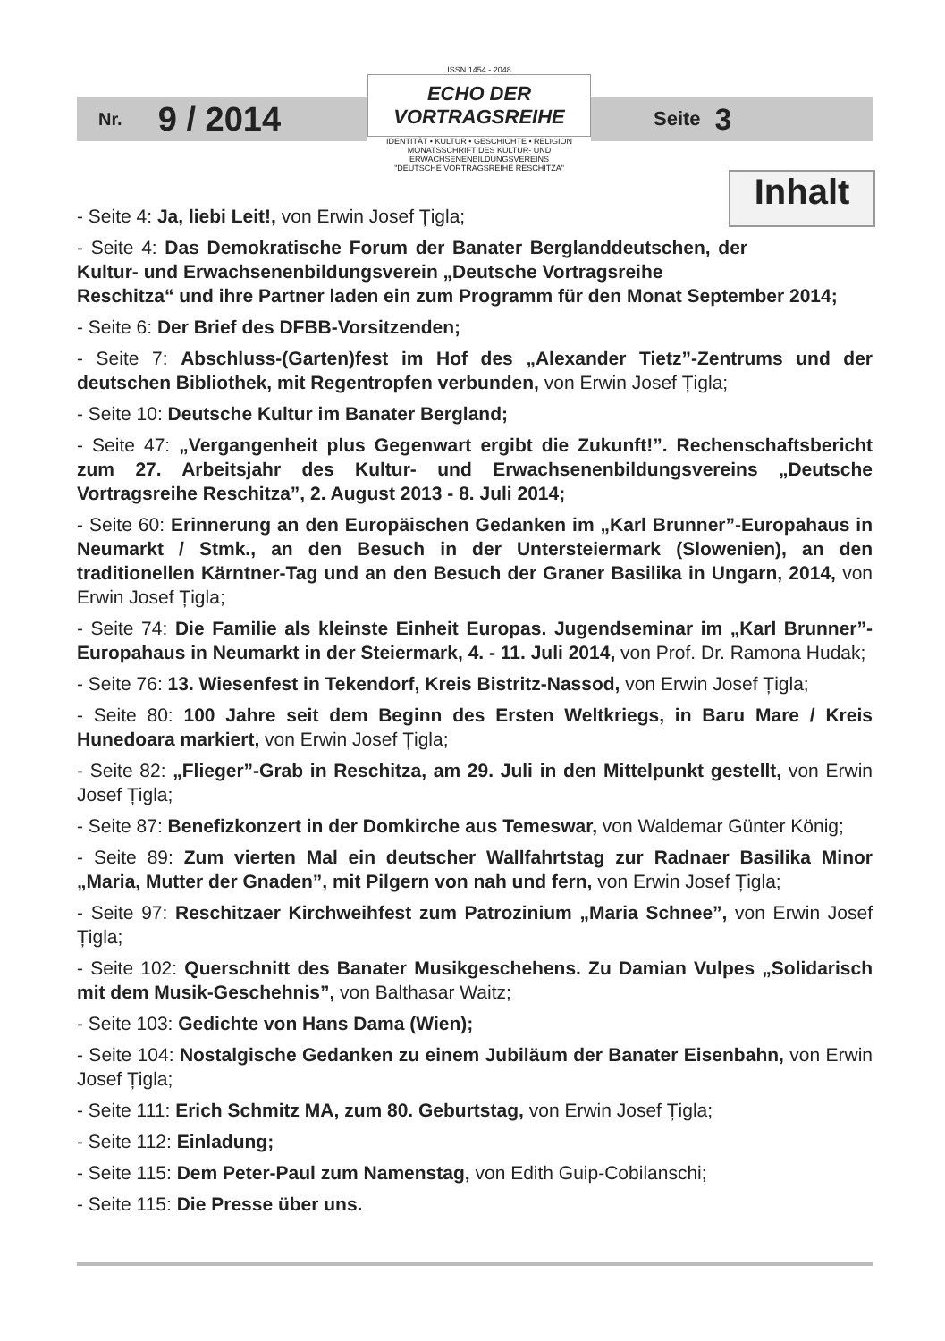Nr. 9 / 2014
ISSN 1454 - 2048
ECHO DER VORTRAGSREIHE
IDENTITÄT • KULTUR • GESCHICHTE • RELIGION
MONATSSCHRIFT DES KULTUR- UND ERWACHSENENBILDUNGSVEREINS
"DEUTSCHE VORTRAGSREIHE RESCHITZA"
Seite 3
Inhalt
- Seite 4: Ja, liebi Leit!, von Erwin Josef Țigla;
- Seite 4: Das Demokratische Forum der Banater Berglanddeutschen, der Kultur- und Erwachsenenbildungsverein „Deutsche Vortragsreihe
Reschitza“ und ihre Partner laden ein zum Programm für den Monat September 2014;
- Seite 6: Der Brief des DFBB-Vorsitzenden;
- Seite 7: Abschluss-(Garten)fest im Hof des „Alexander Tietz”-Zentrums und der deutschen Bibliothek, mit Regentropfen verbunden, von Erwin Josef Țigla;
- Seite 10: Deutsche Kultur im Banater Bergland;
- Seite 47: „Vergangenheit plus Gegenwart ergibt die Zukunft!”. Rechenschaftsbericht zum 27. Arbeitsjahr des Kultur- und Erwachsenenbildungsvereins „Deutsche Vortragsreihe Reschitza”, 2. August 2013 - 8. Juli 2014;
- Seite 60: Erinnerung an den Europäischen Gedanken im „Karl Brunner”-Europahaus in Neumarkt / Stmk., an den Besuch in der Untersteiermark (Slowenien), an den traditionellen Kärntner-Tag und an den Besuch der Graner Basilika in Ungarn, 2014, von Erwin Josef Țigla;
- Seite 74: Die Familie als kleinste Einheit Europas. Jugendseminar im „Karl Brunner”-Europahaus in Neumarkt in der Steiermark, 4. - 11. Juli 2014, von Prof. Dr. Ramona Hudak;
- Seite 76: 13. Wiesenfest in Tekendorf, Kreis Bistritz-Nassod, von Erwin Josef Țigla;
- Seite 80: 100 Jahre seit dem Beginn des Ersten Weltkriegs, in Baru Mare / Kreis Hunedoara markiert, von Erwin Josef Țigla;
- Seite 82: „Flieger”-Grab in Reschitza, am 29. Juli in den Mittelpunkt gestellt, von Erwin Josef Țigla;
- Seite 87: Benefizkonzert in der Domkirche aus Temeswar, von Waldemar Günter König;
- Seite 89: Zum vierten Mal ein deutscher Wallfahrtstag zur Radnaer Basilika Minor „Maria, Mutter der Gnaden”, mit Pilgern von nah und fern, von Erwin Josef Țigla;
- Seite 97: Reschitzaer Kirchweihfest zum Patrozinium „Maria Schnee”, von Erwin Josef Țigla;
- Seite 102: Querschnitt des Banater Musikgeschehens. Zu Damian Vulpes „Solidarisch mit dem Musik-Geschehnis”, von Balthasar Waitz;
- Seite 103: Gedichte von Hans Dama (Wien);
- Seite 104: Nostalgische Gedanken zu einem Jubiläum der Banater Eisenbahn, von Erwin Josef Țigla;
- Seite 111: Erich Schmitz MA, zum 80. Geburtstag, von Erwin Josef Țigla;
- Seite 112: Einladung;
- Seite 115: Dem Peter-Paul zum Namenstag, von Edith Guip-Cobilanschi;
- Seite 115: Die Presse über uns.